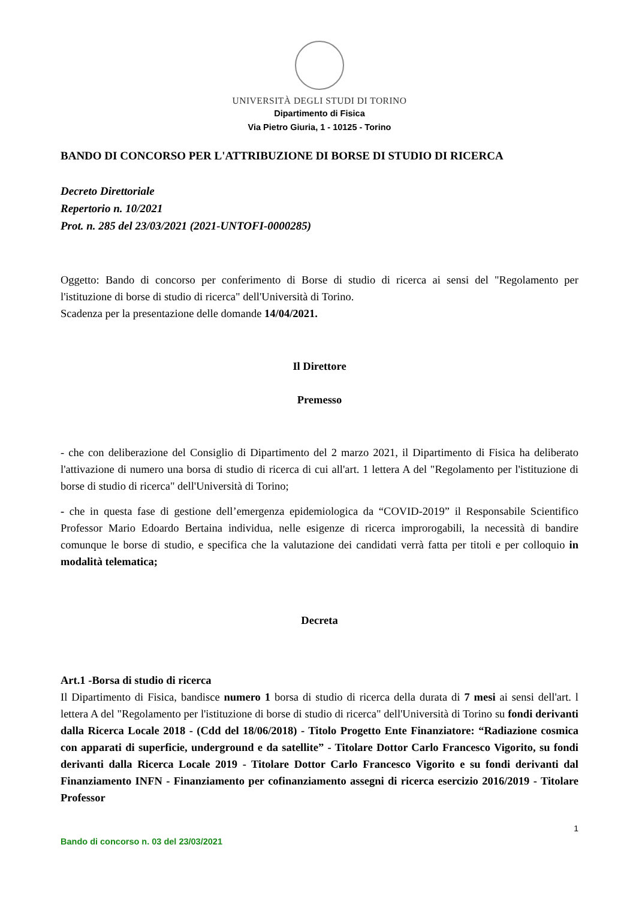UNIVERSITÀ DEGLI STUDI DI TORINO
Dipartimento di Fisica
Via Pietro Giuria, 1 - 10125 - Torino
BANDO DI CONCORSO PER L'ATTRIBUZIONE DI BORSE DI STUDIO DI RICERCA
Decreto Direttoriale
Repertorio n. 10/2021
Prot. n. 285 del 23/03/2021 (2021-UNTOFI-0000285)
Oggetto: Bando di concorso per conferimento di Borse di studio di ricerca ai sensi del "Regolamento per l'istituzione di borse di studio di ricerca" dell'Università di Torino.
Scadenza per la presentazione delle domande 14/04/2021.
Il Direttore
Premesso
- che con deliberazione del Consiglio di Dipartimento del 2 marzo 2021, il Dipartimento di Fisica ha deliberato l'attivazione di numero una borsa di studio di ricerca di cui all'art. 1 lettera A del "Regolamento per l'istituzione di borse di studio di ricerca" dell'Università di Torino;
- che in questa fase di gestione dell’emergenza epidemiologica da “COVID-2019” il Responsabile Scientifico Professor Mario Edoardo Bertaina individua, nelle esigenze di ricerca improrogabili, la necessità di bandire comunque le borse di studio, e specifica che la valutazione dei candidati verrà fatta per titoli e per colloquio in modalità telematica;
Decreta
Art.1 -Borsa di studio di ricerca
Il Dipartimento di Fisica, bandisce numero 1 borsa di studio di ricerca della durata di 7 mesi ai sensi dell'art. l lettera A del "Regolamento per l'istituzione di borse di studio di ricerca" dell'Università di Torino su fondi derivanti dalla Ricerca Locale 2018 - (Cdd del 18/06/2018) - Titolo Progetto Ente Finanziatore: “Radiazione cosmica con apparati di superficie, underground e da satellite” - Titolare Dottor Carlo Francesco Vigorito, su fondi derivanti dalla Ricerca Locale 2019 - Titolare Dottor Carlo Francesco Vigorito e su fondi derivanti dal Finanziamento INFN - Finanziamento per cofinanziamento assegni di ricerca esercizio 2016/2019 - Titolare Professor
1
Bando di concorso n. 03 del 23/03/2021